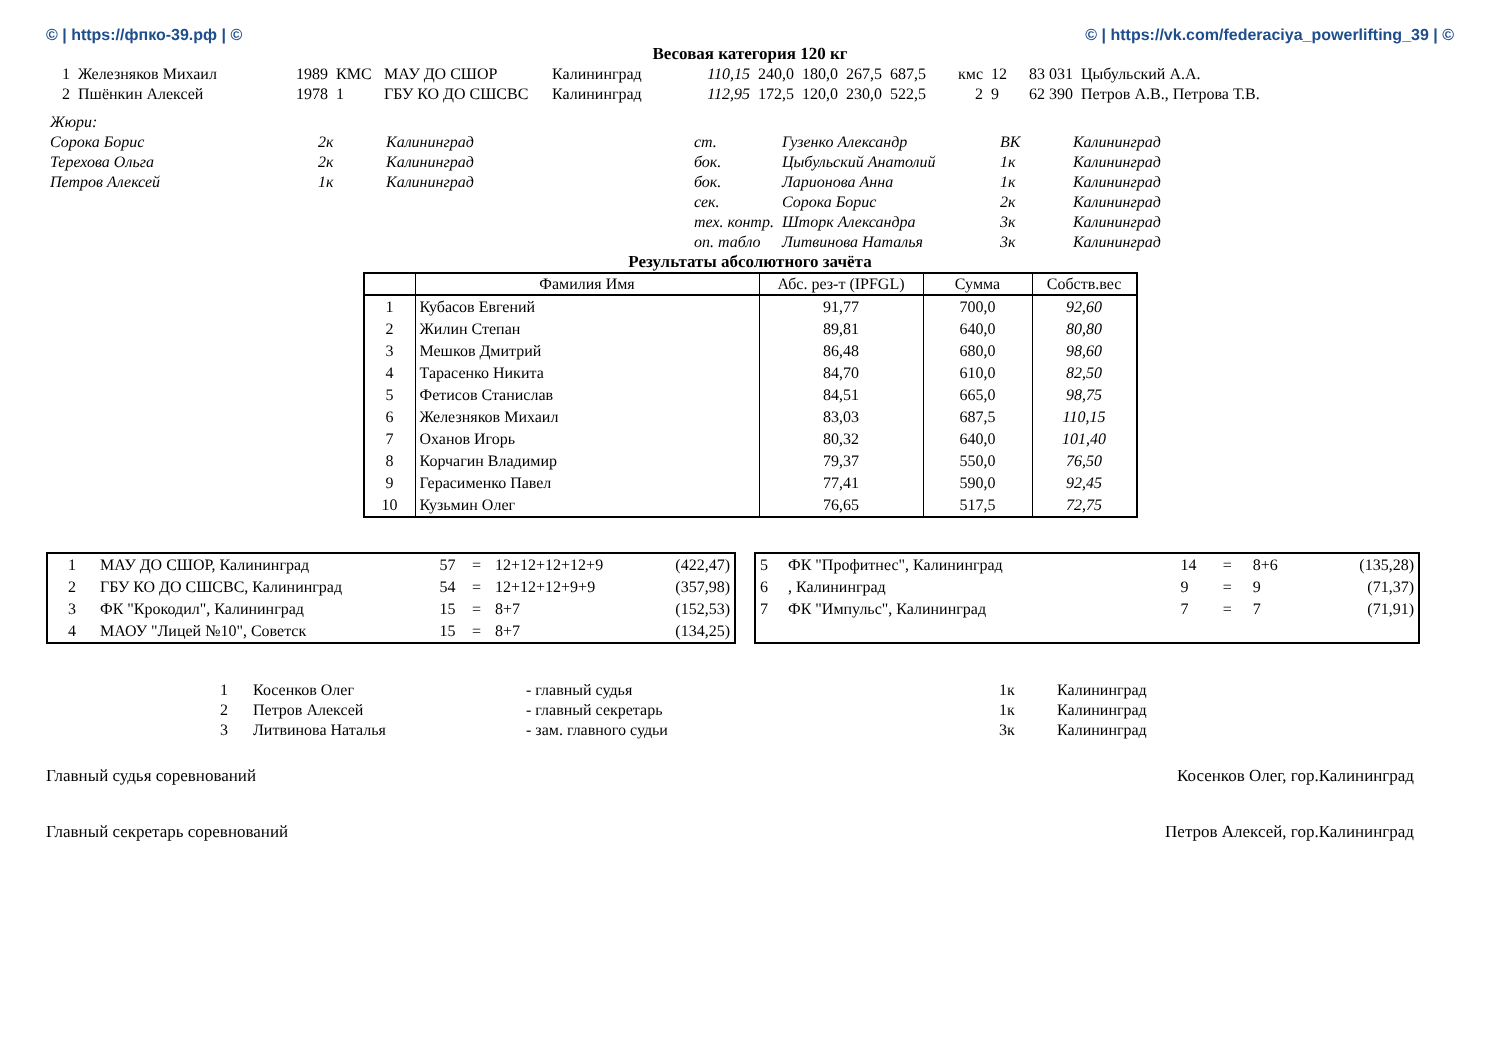© | https://фпко-39.рф | © © | https://vk.com/federaciya_powerlifting_39 | ©
Весовая категория 120 кг
| 1 | Железняков Михаил | 1989 | КМС | МАУ ДО СШОР | Калининград | 110,15 | 240,0 | 180,0 | 267,5 | 687,5 | кмс | 12 | 83 031 | Цыбульский А.А. |
| 2 | Пшёнкин Алексей | 1978 | 1 | ГБУ КО ДО СШСВС | Калининград | 112,95 | 172,5 | 120,0 | 230,0 | 522,5 | 2 | 9 | 62 390 | Петров А.В., Петрова Т.В. |
| Жюри: | | | | | | |
| Сорока Борис | 2к | Калининград | ст. | Гузенко Александр | ВК | Калининград |
| Терехова Ольга | 2к | Калининград | бок. | Цыбульский Анатолий | 1к | Калининград |
| Петров Алексей | 1к | Калининград | бок. | Ларионова Анна | 1к | Калининград |
| | | | сек. | Сорока Борис | 2к | Калининград |
| | | | тех. контр. | Шторк Александра | 3к | Калининград |
| | | | оп. табло | Литвинова Наталья | 3к | Калининград |
Результаты абсолютного зачёта
| | Фамилия Имя | Абс. рез-т (IPFGL) | Сумма | Собств.вес |
| --- | --- | --- | --- | --- |
| 1 | Кубасов Евгений | 91,77 | 700,0 | 92,60 |
| 2 | Жилин Степан | 89,81 | 640,0 | 80,80 |
| 3 | Мешков Дмитрий | 86,48 | 680,0 | 98,60 |
| 4 | Тарасенко Никита | 84,70 | 610,0 | 82,50 |
| 5 | Фетисов Станислав | 84,51 | 665,0 | 98,75 |
| 6 | Железняков Михаил | 83,03 | 687,5 | 110,15 |
| 7 | Оханов Игорь | 80,32 | 640,0 | 101,40 |
| 8 | Корчагин Владимир | 79,37 | 550,0 | 76,50 |
| 9 | Герасименко Павел | 77,41 | 590,0 | 92,45 |
| 10 | Кузьмин Олег | 76,65 | 517,5 | 72,75 |
| 1 | МАУ ДО СШОР, Калининград | 57 | = | 12+12+12+12+9 | (422,47) |
| 2 | ГБУ КО ДО СШСВС, Калининград | 54 | = | 12+12+12+9+9 | (357,98) |
| 3 | ФК "Крокодил", Калининград | 15 | = | 8+7 | (152,53) |
| 4 | МАОУ "Лицей №10", Советск | 15 | = | 8+7 | (134,25) |
| 5 | ФК "Профитнес", Калининград | 14 | = | 8+6 | (135,28) |
| 6 | , Калининград | 9 | = | 9 | (71,37) |
| 7 | ФК "Импульс", Калининград | 7 | = | 7 | (71,91) |
| 1 | Косенков Олег | - главный судья | 1к | Калининград |
| 2 | Петров Алексей | - главный секретарь | 1к | Калининград |
| 3 | Литвинова Наталья | - зам. главного судьи | 3к | Калининград |
Главный судья соревнований Косенков Олег, гор.Калининград
Главный секретарь соревнований Петров Алексей, гор.Калининград